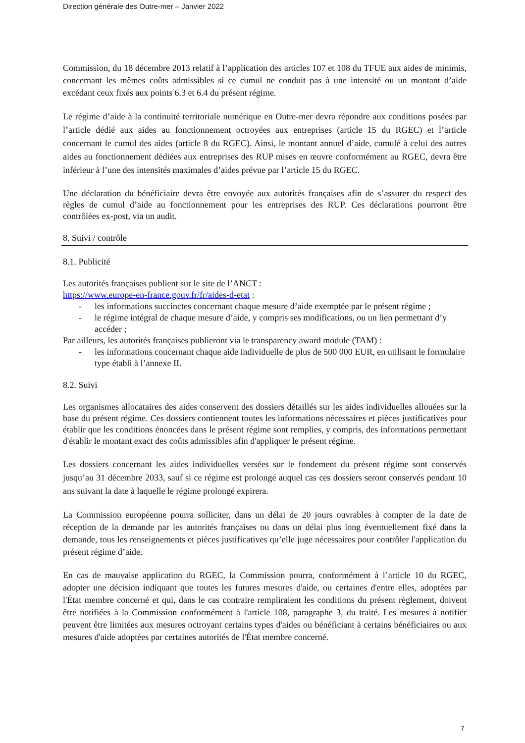Direction générale des Outre-mer – Janvier 2022
Commission, du 18 décembre 2013 relatif à l’application des articles 107 et 108 du TFUE aux aides de minimis, concernant les mêmes coûts admissibles si ce cumul ne conduit pas à une intensité ou un montant d’aide excédant ceux fixés aux points 6.3 et 6.4 du présent régime.
Le régime d’aide à la continuité territoriale numérique en Outre-mer devra répondre aux conditions posées par l’article dédié aux aides au fonctionnement octroyées aux entreprises (article 15 du RGEC) et l’article concernant le cumul des aides (article 8 du RGEC). Ainsi, le montant annuel d’aide, cumulé à celui des autres aides au fonctionnement dédiées aux entreprises des RUP mises en œuvre conformément au RGEC, devra être inférieur à l’une des intensités maximales d’aides prévue par l’article 15 du RGEC.
Une déclaration du bénéficiaire devra être envoyée aux autorités françaises afin de s’assurer du respect des règles de cumul d’aide au fonctionnement pour les entreprises des RUP. Ces déclarations pourront être contrôlées ex-post, via un audit.
8. Suivi / contrôle
8.1. Publicité
Les autorités françaises publient sur le site de l’ANCT :
https://www.europe-en-france.gouv.fr/fr/aides-d-etat :
- les informations succinctes concernant chaque mesure d’aide exemptée par le présent régime ;
- le régime intégral de chaque mesure d’aide, y compris ses modifications, ou un lien permettant d’y accéder ;
Par ailleurs, les autorités françaises publieront via le transparency award module (TAM) :
- les informations concernant chaque aide individuelle de plus de 500 000 EUR, en utilisant le formulaire type établi à l’annexe II.
8.2. Suivi
Les organismes allocataires des aides conservent des dossiers détaillés sur les aides individuelles allouées sur la base du présent régime. Ces dossiers contiennent toutes les informations nécessaires et pièces justificatives pour établir que les conditions énoncées dans le présent régime sont remplies, y compris, des informations permettant d'établir le montant exact des coûts admissibles afin d'appliquer le présent régime.
Les dossiers concernant les aides individuelles versées sur le fondement du présent régime sont conservés jusqu’au 31 décembre 2033, sauf si ce régime est prolongé auquel cas ces dossiers seront conservés pendant 10 ans suivant la date à laquelle le régime prolongé expirera.
La Commission européenne pourra solliciter, dans un délai de 20 jours ouvrables à compter de la date de réception de la demande par les autorités françaises ou dans un délai plus long éventuellement fixé dans la demande, tous les renseignements et pièces justificatives qu’elle juge nécessaires pour contrôler l'application du présent régime d’aide.
En cas de mauvaise application du RGEC, la Commission pourra, conformément à l’article 10 du RGEC, adopter une décision indiquant que toutes les futures mesures d'aide, ou certaines d'entre elles, adoptées par l'État membre concerné et qui, dans le cas contraire rempliraient les conditions du présent règlement, doivent être notifiées à la Commission conformément à l'article 108, paragraphe 3, du traité. Les mesures à notifier peuvent être limitées aux mesures octroyant certains types d'aides ou bénéficiant à certains bénéficiaires ou aux mesures d'aide adoptées par certaines autorités de l'État membre concerné.
7